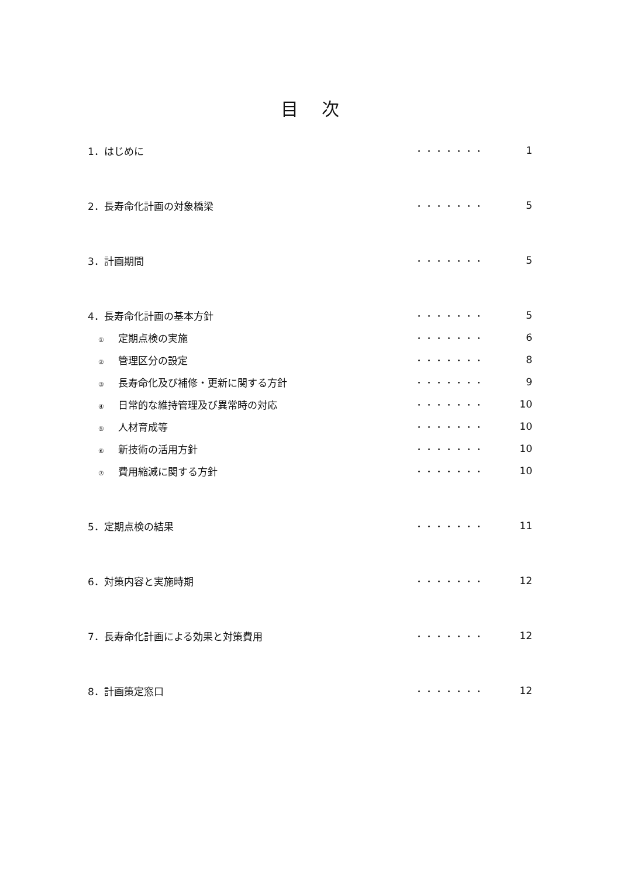目次
| 1．はじめに | ・・・・・・・ | 1 |
| 2．長寿命化計画の対象橋梁 | ・・・・・・・ | 5 |
| 3．計画期間 | ・・・・・・・ | 5 |
| 4．長寿命化計画の基本方針 | ・・・・・・・ | 5 |
| ① 定期点検の実施 | ・・・・・・・ | 6 |
| ② 管理区分の設定 | ・・・・・・・ | 8 |
| ③ 長寿命化及び補修・更新に関する方針 | ・・・・・・・ | 9 |
| ④ 日常的な維持管理及び異常時の対応 | ・・・・・・・ | 10 |
| ⑤ 人材育成等 | ・・・・・・・ | 10 |
| ⑥ 新技術の活用方針 | ・・・・・・・ | 10 |
| ⑦ 費用縮減に関する方針 | ・・・・・・・ | 10 |
| 5．定期点検の結果 | ・・・・・・・ | 11 |
| 6．対策内容と実施時期 | ・・・・・・・ | 12 |
| 7．長寿命化計画による効果と対策費用 | ・・・・・・・ | 12 |
| 8．計画策定窓口 | ・・・・・・・ | 12 |